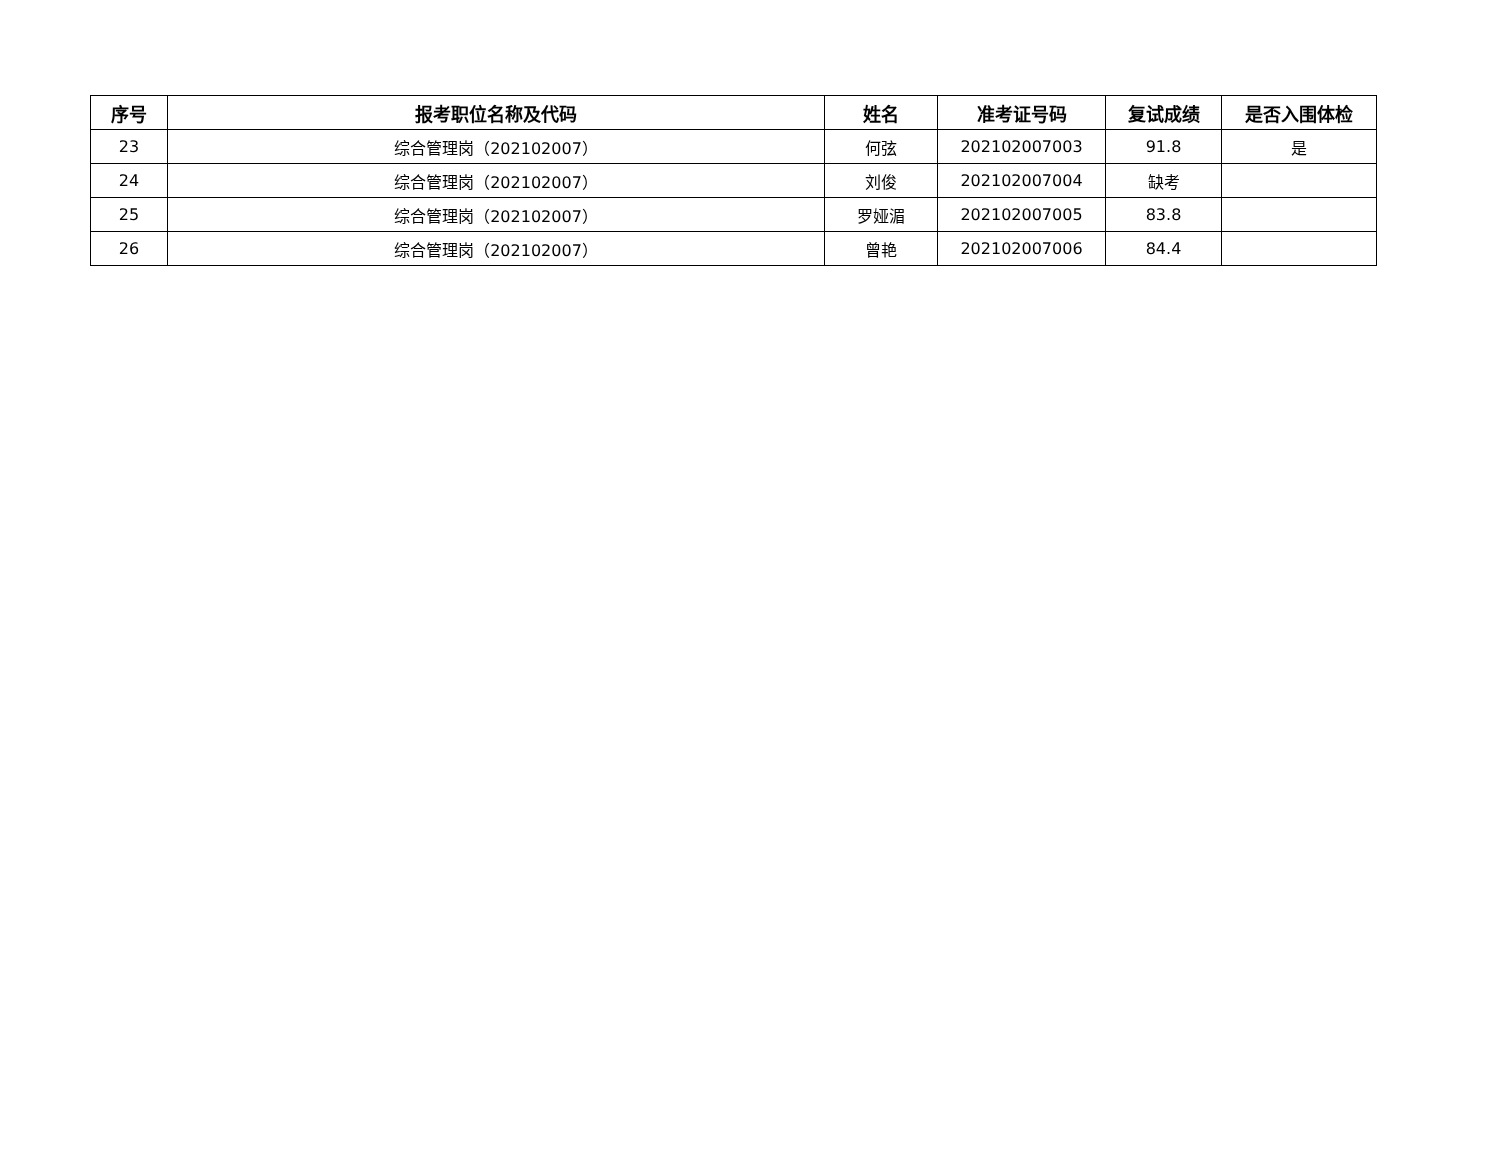| 序号 | 报考职位名称及代码 | 姓名 | 准考证号码 | 复试成绩 | 是否入围体检 |
| --- | --- | --- | --- | --- | --- |
| 23 | 综合管理岗（202102007） | 何弦 | 202102007003 | 91.8 | 是 |
| 24 | 综合管理岗（202102007） | 刘俊 | 202102007004 | 缺考 | |
| 25 | 综合管理岗（202102007） | 罗娅湄 | 202102007005 | 83.8 | |
| 26 | 综合管理岗（202102007） | 曾艳 | 202102007006 | 84.4 | |